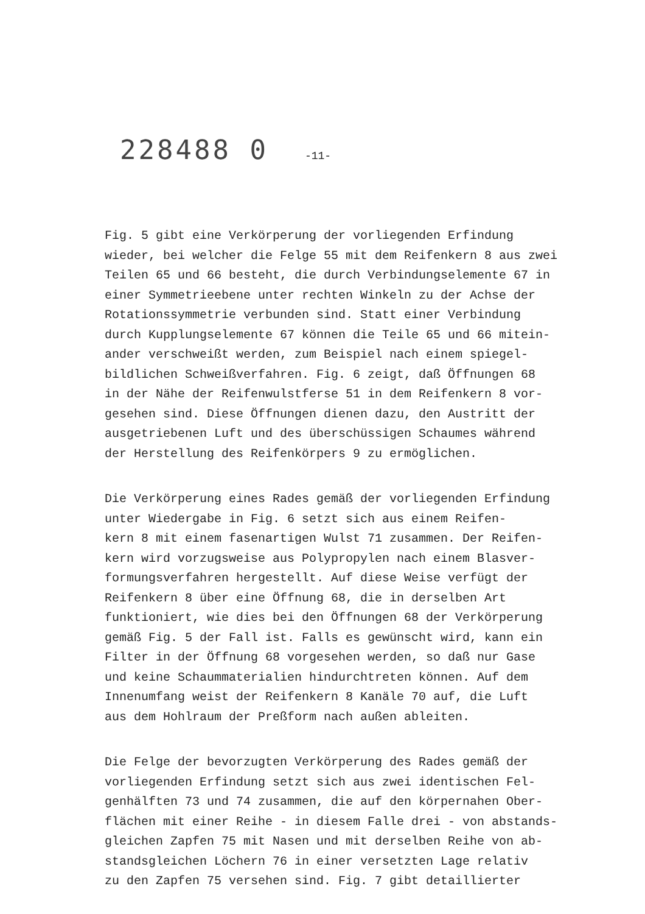228488 0 -11-
Fig. 5 gibt eine Verkörperung der vorliegenden Erfindung
wieder, bei welcher die Felge 55 mit dem Reifenkern 8 aus zwei
Teilen 65 und 66 besteht, die durch Verbindungselemente 67 in
einer Symmetrieebene unter rechten Winkeln zu der Achse der
Rotationssymmetrie verbunden sind. Statt einer Verbindung
durch Kupplungselemente 67 können die Teile 65 und 66 mitein-
ander verschweißt werden, zum Beispiel nach einem spiegel-
bildlichen Schweißverfahren. Fig. 6 zeigt, daß Öffnungen 68
in der Nähe der Reifenwulstferse 51 in dem Reifenkern 8 vor-
gesehen sind. Diese Öffnungen dienen dazu, den Austritt der
ausgetriebenen Luft und des überschüssigen Schaumes während
der Herstellung des Reifenkörpers 9 zu ermöglichen.
Die Verkörperung eines Rades gemäß der vorliegenden Erfindung
unter Wiedergabe in Fig. 6 setzt sich aus einem Reifen-
kern 8 mit einem fasenartigen Wulst 71 zusammen. Der Reifen-
kern wird vorzugsweise aus Polypropylen nach einem Blasver-
formungsverfahren hergestellt. Auf diese Weise verfügt der
Reifenkern 8 über eine Öffnung 68, die in derselben Art
funktioniert, wie dies bei den Öffnungen 68 der Verkörperung
gemäß Fig. 5 der Fall ist. Falls es gewünscht wird, kann ein
Filter in der Öffnung 68 vorgesehen werden, so daß nur Gase
und keine Schaummaterialien hindurchtreten können. Auf dem
Innenumfang weist der Reifenkern 8 Kanäle 70 auf, die Luft
aus dem Hohlraum der Preßform nach außen ableiten.
Die Felge der bevorzugten Verkörperung des Rades gemäß der
vorliegenden Erfindung setzt sich aus zwei identischen Fel-
genhälften 73 und 74 zusammen, die auf den körpernahen Ober-
flächen mit einer Reihe - in diesem Falle drei - von abstands-
gleichen Zapfen 75 mit Nasen und mit derselben Reihe von ab-
standsgleichen Löchern 76 in einer versetzten Lage relativ
zu den Zapfen 75 versehen sind. Fig. 7 gibt detaillierter